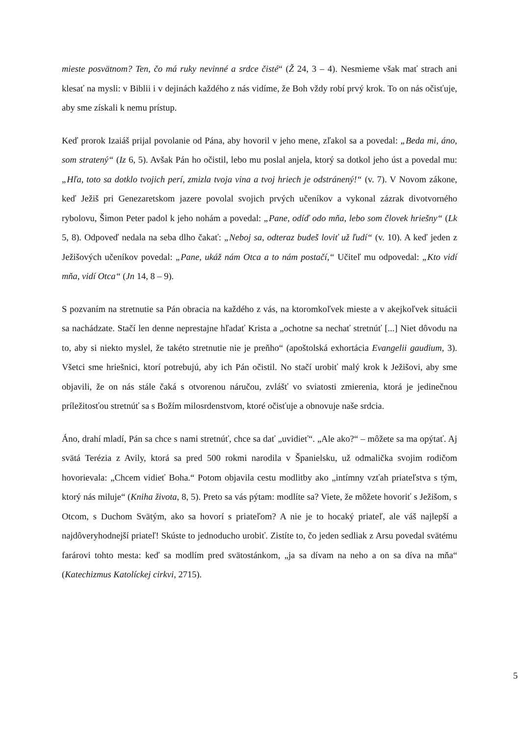mieste posvätnom? Ten, čo má ruky nevinné a srdce čisté“ (Ž 24, 3 – 4). Nesmieme však mať strach ani klesať na mysli: v Biblii i v dejinách každého z nás vidíme, že Boh vždy robí prvý krok. To on nás očisťuje, aby sme získali k nemu prístup.
Keď prorok Izaiáš prijal povolanie od Pána, aby hovoril v jeho mene, zľakol sa a povedal: „Beda mi, áno, som stratený“ (Iz 6, 5). Avšak Pán ho očistil, lebo mu poslal anjela, ktorý sa dotkol jeho úst a povedal mu: „Hľa, toto sa dotklo tvojich perí, zmizla tvoja vina a tvoj hriech je odstránený!“ (v. 7). V Novom zákone, keď Ježiš pri Genezaretskom jazere povolal svojich prvých učeníkov a vykonal zázrak divotvorného rybolovu, Šimon Peter padol k jeho nohám a povedal: „Pane, odíď odo mňa, lebo som človek hriešny“ (Lk 5, 8). Odpoveď nedala na seba dlho čakať: „Neboj sa, odteraz budeš loviť už ľudí“ (v. 10). A keď jeden z Ježišových učeníkov povedal: „Pane, ukáž nám Otca a to nám postačí,“ Učiteľ mu odpovedal: „Kto vidí mňa, vidí Otca“ (Jn 14, 8 – 9).
S pozvaním na stretnutie sa Pán obracia na každého z vás, na ktoromkoľvek mieste a v akejkoľvek situácii sa nachádzate. Stačí len denne neprestajne hľadať Krista a „ochotne sa nechať stretnúť [...] Niet dôvodu na to, aby si niekto myslel, že takéto stretnutie nie je preňho“ (apoštolská exhortácia Evangelii gaudium, 3). Všetci sme hriešnici, ktorí potrebujú, aby ich Pán očistil. No stačí urobiť malý krok k Ježišovi, aby sme objavili, že on nás stále čaká s otvorenou náručou, zvlášť vo sviatosti zmierenia, ktorá je jedinečnou príležitosťou stretnúť sa s Božím milosrdenstvom, ktoré očisťuje a obnovuje naše srdcia.
Áno, drahí mladí, Pán sa chce s nami stretnúť, chce sa dať „uvidieť“. „Ale ako?“ – môžete sa ma opýtať. Aj svätá Terézia z Avily, ktorá sa pred 500 rokmi narodila v Španielsku, už odmalička svojim rodičom hovorievala: „Chcem vidieť Boha.“ Potom objavila cestu modlitby ako „intímny vzťah priateľstva s tým, ktorý nás miluje“ (Kniha života, 8, 5). Preto sa vás pýtam: modlíte sa? Viete, že môžete hovoriť s Ježišom, s Otcom, s Duchom Svätým, ako sa hovorí s priateľom? A nie je to hocaký priateľ, ale váš najlepší a najdôveryhodnejší priateľ! Skúste to jednoducho urobiť. Zistíte to, čo jeden sedliak z Arsu povedal svätému farárovi tohto mesta: keď sa modlím pred svätostánkom, „ja sa dívam na neho a on sa díva na mňa“ (Katechizmus Katolíckej cirkvi, 2715).
5